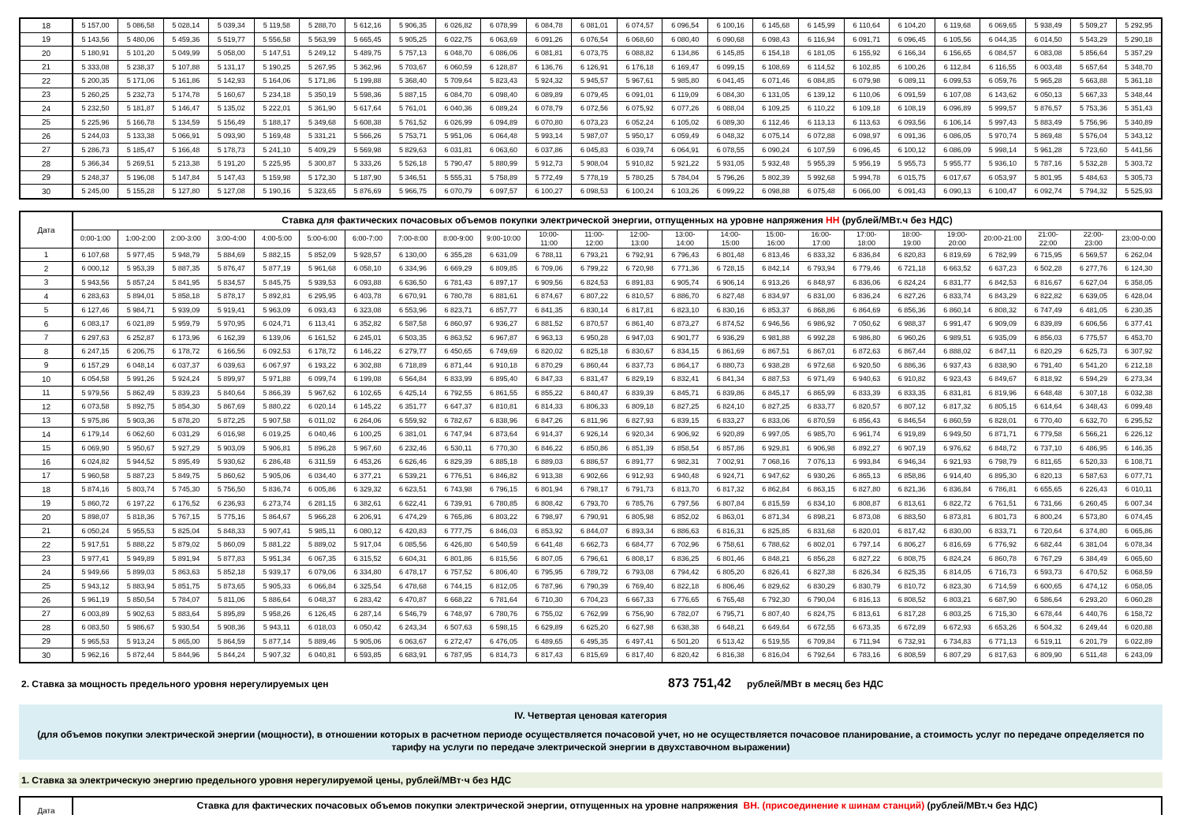| 18 | 5 157,00 | 5 086,58 | 5 028,14 | 5 039,34 | 5 119,58 | 5 288,70 | 5 612,16 | 5 906,35 | 6 026,82 | 6 078,99 | 6 084,78 | 6 081,01 | 6 074,57 | 6 096,54 | 6 100,16 | 6 145,68 | 6 145,99 | 6 110,64 | 6 104,20 | 6 119,68 | 6 069,65 | 5 938,49 | 5 509,27 | 5 292,95 |
| 19 | 5 143,56 | 5 480,06 | 5 459,36 | 5 519,77 | 5 556,58 | 5 563,99 | 5 665,45 | 5 905,25 | 6 022,75 | 6 063,69 | 6 091,26 | 6 076,54 | 6 068,60 | 6 080,40 | 6 090,68 | 6 098,43 | 6 116,94 | 6 091,71 | 6 096,45 | 6 105,56 | 6 044,35 | 6 014,50 | 5 543,29 | 5 290,18 |
| 20 | 5 180,91 | 5 101,20 | 5 049,99 | 5 058,00 | 5 147,51 | 5 249,12 | 5 489,75 | 5 757,13 | 6 048,70 | 6 086,06 | 6 081,81 | 6 073,75 | 6 088,82 | 6 134,86 | 6 145,85 | 6 154,18 | 6 181,05 | 6 155,92 | 6 166,34 | 6 156,65 | 6 084,57 | 6 083,08 | 5 856,64 | 5 357,29 |
| 21 | 5 333,08 | 5 238,37 | 5 107,88 | 5 131,17 | 5 190,25 | 5 267,95 | 5 362,96 | 5 703,67 | 6 060,59 | 6 128,87 | 6 136,76 | 6 126,91 | 6 176,18 | 6 169,47 | 6 099,15 | 6 108,69 | 6 114,52 | 6 102,85 | 6 100,26 | 6 112,84 | 6 116,55 | 6 003,48 | 5 657,64 | 5 348,70 |
| 22 | 5 200,35 | 5 171,06 | 5 161,86 | 5 142,93 | 5 164,06 | 5 171,86 | 5 199,88 | 5 368,40 | 5 709,64 | 5 823,43 | 5 924,32 | 5 945,57 | 5 967,61 | 5 985,80 | 6 041,45 | 6 071,46 | 6 084,85 | 6 079,98 | 6 089,11 | 6 099,53 | 6 059,76 | 5 965,28 | 5 663,88 | 5 361,18 |
| 23 | 5 260,25 | 5 232,73 | 5 174,78 | 5 160,67 | 5 234,18 | 5 350,19 | 5 598,36 | 5 887,15 | 6 084,70 | 6 098,40 | 6 089,89 | 6 079,45 | 6 091,01 | 6 119,09 | 6 084,30 | 6 131,05 | 6 139,12 | 6 110,06 | 6 091,59 | 6 107,08 | 6 143,62 | 6 050,13 | 5 667,33 | 5 348,44 |
| 24 | 5 232,50 | 5 181,87 | 5 146,47 | 5 135,02 | 5 222,01 | 5 361,90 | 5 617,64 | 5 761,01 | 6 040,36 | 6 089,24 | 6 078,79 | 6 072,56 | 6 075,92 | 6 077,26 | 6 088,04 | 6 109,25 | 6 110,22 | 6 109,18 | 6 108,19 | 6 096,89 | 5 999,57 | 5 876,57 | 5 753,36 | 5 351,43 |
| 25 | 5 225,96 | 5 166,78 | 5 134,59 | 5 156,49 | 5 188,17 | 5 349,68 | 5 608,38 | 5 761,52 | 6 026,99 | 6 094,89 | 6 070,80 | 6 073,23 | 6 052,24 | 6 105,02 | 6 089,30 | 6 112,46 | 6 113,13 | 6 113,63 | 6 093,56 | 6 106,14 | 5 997,43 | 5 883,49 | 5 756,96 | 5 340,89 |
| 26 | 5 244,03 | 5 133,38 | 5 066,91 | 5 093,90 | 5 169,48 | 5 331,21 | 5 566,26 | 5 753,71 | 5 951,06 | 6 064,48 | 5 993,14 | 5 987,07 | 5 950,17 | 6 059,49 | 6 048,32 | 6 075,14 | 6 072,88 | 6 098,97 | 6 091,36 | 6 086,05 | 5 970,74 | 5 869,48 | 5 576,04 | 5 343,12 |
| 27 | 5 286,73 | 5 185,47 | 5 166,48 | 5 178,73 | 5 241,10 | 5 409,29 | 5 569,98 | 5 829,63 | 6 031,81 | 6 063,60 | 6 037,86 | 6 045,83 | 6 039,74 | 6 064,91 | 6 078,55 | 6 090,24 | 6 107,59 | 6 096,45 | 6 100,12 | 6 086,09 | 5 998,14 | 5 961,28 | 5 723,60 | 5 441,56 |
| 28 | 5 366,34 | 5 269,51 | 5 213,38 | 5 191,20 | 5 225,95 | 5 300,87 | 5 333,26 | 5 526,18 | 5 790,47 | 5 880,99 | 5 912,73 | 5 908,04 | 5 910,82 | 5 921,22 | 5 931,05 | 5 932,48 | 5 955,39 | 5 956,19 | 5 955,73 | 5 955,77 | 5 936,10 | 5 787,16 | 5 532,28 | 5 303,72 |
| 29 | 5 248,37 | 5 196,08 | 5 147,84 | 5 147,43 | 5 159,98 | 5 172,30 | 5 187,90 | 5 346,51 | 5 555,31 | 5 758,89 | 5 772,49 | 5 778,19 | 5 780,25 | 5 784,04 | 5 796,26 | 5 802,39 | 5 992,68 | 5 994,78 | 6 015,75 | 6 017,67 | 6 053,97 | 5 801,95 | 5 484,63 | 5 305,73 |
| 30 | 5 245,00 | 5 155,28 | 5 127,80 | 5 127,08 | 5 190,16 | 5 323,65 | 5 876,69 | 5 966,75 | 6 070,79 | 6 097,57 | 6 100,27 | 6 098,53 | 6 100,24 | 6 103,26 | 6 099,22 | 6 098,88 | 6 075,48 | 6 066,00 | 6 091,43 | 6 090,13 | 6 100,47 | 6 092,74 | 5 794,32 | 5 525,93 |
| Дата | Ставка для фактических почасовых объемов покупки электрической энергии, отпущенных на уровне напряжения НН (рублей/МВт.ч без НДС) | | | | | | | | | | | | | | | | | | | | | | | |
| --- | --- | --- | --- | --- | --- | --- | --- | --- | --- | --- | --- | --- | --- | --- | --- | --- | --- | --- | --- | --- | --- | --- | --- | --- |
| | 0:00-1:00 | 1:00-2:00 | 2:00-3:00 | 3:00-4:00 | 4:00-5:00 | 5:00-6:00 | 6:00-7:00 | 7:00-8:00 | 8:00-9:00 | 9:00-10:00 | 10:00- 11:00 | 11:00- 12:00 | 12:00- 13:00 | 13:00- 14:00 | 14:00- 15:00 | 15:00- 16:00 | 16:00- 17:00 | 17:00- 18:00 | 18:00- 19:00 | 19:00- 20:00 | 20:00-21:00 | 21:00- 22:00 | 22:00- 23:00 | 23:00-0:00 |
| 1 | 6 107,68 | 5 977,45 | 5 948,79 | 5 884,69 | 5 882,15 | 5 852,09 | 5 928,57 | 6 130,00 | 6 355,28 | 6 631,09 | 6 788,11 | 6 793,21 | 6 792,91 | 6 796,43 | 6 801,48 | 6 813,46 | 6 833,32 | 6 836,84 | 6 820,83 | 6 819,69 | 6 782,99 | 6 715,95 | 6 569,57 | 6 262,04 |
| 2 | 6 000,12 | 5 953,39 | 5 887,35 | 5 876,47 | 5 877,19 | 5 961,68 | 6 058,10 | 6 334,96 | 6 669,29 | 6 809,85 | 6 709,06 | 6 799,22 | 6 720,98 | 6 771,36 | 6 728,15 | 6 842,14 | 6 793,94 | 6 779,46 | 6 721,18 | 6 663,52 | 6 637,23 | 6 502,28 | 6 277,76 | 6 124,30 |
| 3 | 5 943,56 | 5 857,24 | 5 841,95 | 5 834,57 | 5 845,75 | 5 939,53 | 6 093,88 | 6 636,50 | 6 781,43 | 6 897,17 | 6 909,56 | 6 824,53 | 6 891,83 | 6 905,74 | 6 906,14 | 6 913,26 | 6 848,97 | 6 836,06 | 6 824,24 | 6 831,77 | 6 842,53 | 6 816,67 | 6 627,04 | 6 358,05 |
| 4 | 6 283,63 | 5 894,01 | 5 858,18 | 5 878,17 | 5 892,81 | 6 295,95 | 6 403,78 | 6 670,91 | 6 780,78 | 6 881,61 | 6 874,67 | 6 807,22 | 6 810,57 | 6 886,70 | 6 827,48 | 6 834,97 | 6 831,00 | 6 836,24 | 6 827,26 | 6 833,74 | 6 843,29 | 6 822,82 | 6 639,05 | 6 428,04 |
| 5 | 6 127,46 | 5 984,71 | 5 939,09 | 5 919,41 | 5 963,09 | 6 093,43 | 6 323,08 | 6 553,96 | 6 823,71 | 6 857,77 | 6 841,35 | 6 830,14 | 6 817,81 | 6 823,10 | 6 830,16 | 6 853,37 | 6 868,86 | 6 864,69 | 6 856,36 | 6 860,14 | 6 808,32 | 6 747,49 | 6 481,05 | 6 230,35 |
| 6 | 6 083,17 | 6 021,89 | 5 959,79 | 5 970,95 | 6 024,71 | 6 113,41 | 6 352,82 | 6 587,58 | 6 860,97 | 6 936,27 | 6 881,52 | 6 870,57 | 6 861,40 | 6 873,27 | 6 874,52 | 6 946,56 | 6 986,92 | 7 050,62 | 6 988,37 | 6 991,47 | 6 909,09 | 6 839,89 | 6 606,56 | 6 377,41 |
| 7 | 6 297,63 | 6 252,87 | 6 173,96 | 6 162,39 | 6 139,06 | 6 161,52 | 6 245,01 | 6 503,35 | 6 863,52 | 6 967,87 | 6 963,13 | 6 950,28 | 6 947,03 | 6 901,77 | 6 936,29 | 6 981,88 | 6 992,28 | 6 986,80 | 6 960,26 | 6 989,51 | 6 935,09 | 6 856,03 | 6 775,57 | 6 453,70 |
| 8 | 6 247,15 | 6 206,75 | 6 178,72 | 6 166,56 | 6 092,53 | 6 178,72 | 6 146,22 | 6 279,77 | 6 450,65 | 6 749,69 | 6 820,02 | 6 825,18 | 6 830,67 | 6 834,15 | 6 861,69 | 6 867,51 | 6 867,01 | 6 872,63 | 6 867,44 | 6 888,02 | 6 847,11 | 6 820,29 | 6 625,73 | 6 307,92 |
| 9 | 6 157,29 | 6 048,14 | 6 037,37 | 6 039,63 | 6 067,97 | 6 193,22 | 6 302,88 | 6 718,89 | 6 871,44 | 6 910,18 | 6 870,29 | 6 860,44 | 6 837,73 | 6 864,17 | 6 880,73 | 6 938,28 | 6 972,68 | 6 920,50 | 6 886,36 | 6 937,43 | 6 838,90 | 6 791,40 | 6 541,20 | 6 212,18 |
| 10 | 6 054,58 | 5 991,26 | 5 924,24 | 5 899,97 | 5 971,88 | 6 099,74 | 6 199,08 | 6 564,84 | 6 833,99 | 6 895,40 | 6 847,33 | 6 831,47 | 6 829,19 | 6 832,41 | 6 841,34 | 6 887,53 | 6 971,49 | 6 940,63 | 6 910,82 | 6 923,43 | 6 849,67 | 6 818,92 | 6 594,29 | 6 273,34 |
| 11 | 5 979,56 | 5 862,49 | 5 839,23 | 5 840,64 | 5 866,39 | 5 967,62 | 6 102,65 | 6 425,14 | 6 792,55 | 6 861,55 | 6 855,22 | 6 840,47 | 6 839,39 | 6 845,71 | 6 839,86 | 6 845,17 | 6 865,99 | 6 833,39 | 6 833,35 | 6 831,81 | 6 819,96 | 6 648,48 | 6 307,18 | 6 032,38 |
| 12 | 6 073,58 | 5 892,75 | 5 854,30 | 5 867,69 | 5 880,22 | 6 020,14 | 6 145,22 | 6 351,77 | 6 647,37 | 6 810,81 | 6 814,33 | 6 806,33 | 6 809,18 | 6 827,25 | 6 824,10 | 6 827,25 | 6 833,77 | 6 820,57 | 6 807,12 | 6 817,32 | 6 805,15 | 6 614,64 | 6 348,43 | 6 099,48 |
| 13 | 5 975,86 | 5 903,36 | 5 878,20 | 5 872,25 | 5 907,58 | 6 011,02 | 6 264,06 | 6 559,92 | 6 782,67 | 6 838,96 | 6 847,26 | 6 811,96 | 6 827,93 | 6 839,15 | 6 833,27 | 6 833,06 | 6 870,59 | 6 856,43 | 6 846,54 | 6 860,59 | 6 828,01 | 6 770,40 | 6 632,70 | 6 295,52 |
| 14 | 6 179,14 | 6 062,60 | 6 031,29 | 6 016,98 | 6 019,25 | 6 040,46 | 6 100,25 | 6 381,01 | 6 747,94 | 6 873,64 | 6 914,37 | 6 926,14 | 6 920,34 | 6 906,92 | 6 920,89 | 6 997,05 | 6 985,70 | 6 961,74 | 6 919,89 | 6 949,50 | 6 871,71 | 6 779,58 | 6 566,21 | 6 226,12 |
| 15 | 6 069,90 | 5 950,67 | 5 927,29 | 5 903,09 | 5 906,81 | 5 896,28 | 5 967,60 | 6 232,46 | 6 530,11 | 6 770,30 | 6 846,22 | 6 850,86 | 6 851,39 | 6 858,54 | 6 857,86 | 6 929,81 | 6 906,98 | 6 892,27 | 6 907,19 | 6 976,62 | 6 848,72 | 6 737,10 | 6 486,95 | 6 146,35 |
| 16 | 6 024,82 | 5 944,52 | 5 895,49 | 5 930,62 | 6 286,48 | 6 311,59 | 6 453,26 | 6 626,46 | 6 829,39 | 6 885,18 | 6 889,03 | 6 886,57 | 6 891,77 | 6 982,31 | 7 002,91 | 7 068,16 | 7 076,13 | 6 993,84 | 6 946,34 | 6 921,93 | 6 798,79 | 6 811,65 | 6 520,33 | 6 108,71 |
| 17 | 5 960,58 | 5 887,23 | 5 849,75 | 5 860,62 | 5 905,06 | 6 034,40 | 6 377,21 | 6 539,21 | 6 776,51 | 6 846,82 | 6 913,38 | 6 902,66 | 6 912,93 | 6 940,48 | 6 924,71 | 6 947,62 | 6 930,26 | 6 865,13 | 6 858,86 | 6 914,40 | 6 895,30 | 6 820,13 | 6 587,63 | 6 077,71 |
| 18 | 5 874,16 | 5 803,74 | 5 745,30 | 5 756,50 | 5 836,74 | 6 005,86 | 6 329,32 | 6 623,51 | 6 743,98 | 6 796,15 | 6 801,94 | 6 798,17 | 6 791,73 | 6 813,70 | 6 817,32 | 6 862,84 | 6 863,15 | 6 827,80 | 6 821,36 | 6 836,84 | 6 786,81 | 6 655,65 | 6 226,43 | 6 010,11 |
| 19 | 5 860,72 | 6 197,22 | 6 176,52 | 6 236,93 | 6 273,74 | 6 281,15 | 6 382,61 | 6 622,41 | 6 739,91 | 6 780,85 | 6 808,42 | 6 793,70 | 6 785,76 | 6 797,56 | 6 807,84 | 6 815,59 | 6 834,10 | 6 808,87 | 6 813,61 | 6 822,72 | 6 761,51 | 6 731,66 | 6 260,45 | 6 007,34 |
| 20 | 5 898,07 | 5 818,36 | 5 767,15 | 5 775,16 | 5 864,67 | 5 966,28 | 6 206,91 | 6 474,29 | 6 765,86 | 6 803,22 | 6 798,97 | 6 790,91 | 6 805,98 | 6 852,02 | 6 863,01 | 6 871,34 | 6 898,21 | 6 873,08 | 6 883,50 | 6 873,81 | 6 801,73 | 6 800,24 | 6 573,80 | 6 074,45 |
| 21 | 6 050,24 | 5 955,53 | 5 825,04 | 5 848,33 | 5 907,41 | 5 985,11 | 6 080,12 | 6 420,83 | 6 777,75 | 6 846,03 | 6 853,92 | 6 844,07 | 6 893,34 | 6 886,63 | 6 816,31 | 6 825,85 | 6 831,68 | 6 820,01 | 6 817,42 | 6 830,00 | 6 833,71 | 6 720,64 | 6 374,80 | 6 065,86 |
| 22 | 5 917,51 | 5 888,22 | 5 879,02 | 5 860,09 | 5 881,22 | 5 889,02 | 5 917,04 | 6 085,56 | 6 426,80 | 6 540,59 | 6 641,48 | 6 662,73 | 6 684,77 | 6 702,96 | 6 758,61 | 6 788,62 | 6 802,01 | 6 797,14 | 6 806,27 | 6 816,69 | 6 776,92 | 6 682,44 | 6 381,04 | 6 078,34 |
| 23 | 5 977,41 | 5 949,89 | 5 891,94 | 5 877,83 | 5 951,34 | 6 067,35 | 6 315,52 | 6 604,31 | 6 801,86 | 6 815,56 | 6 807,05 | 6 796,61 | 6 808,17 | 6 836,25 | 6 801,46 | 6 848,21 | 6 856,28 | 6 827,22 | 6 808,75 | 6 824,24 | 6 860,78 | 6 767,29 | 6 384,49 | 6 065,60 |
| 24 | 5 949,66 | 5 899,03 | 5 863,63 | 5 852,18 | 5 939,17 | 6 079,06 | 6 334,80 | 6 478,17 | 6 757,52 | 6 806,40 | 6 795,95 | 6 789,72 | 6 793,08 | 6 794,42 | 6 805,20 | 6 826,41 | 6 827,38 | 6 826,34 | 6 825,35 | 6 814,05 | 6 716,73 | 6 593,73 | 6 470,52 | 6 068,59 |
| 25 | 5 943,12 | 5 883,94 | 5 851,75 | 5 873,65 | 5 905,33 | 6 066,84 | 6 325,54 | 6 478,68 | 6 744,15 | 6 812,05 | 6 787,96 | 6 790,39 | 6 769,40 | 6 822,18 | 6 806,46 | 6 829,62 | 6 830,29 | 6 830,79 | 6 810,72 | 6 823,30 | 6 714,59 | 6 600,65 | 6 474,12 | 6 058,05 |
| 26 | 5 961,19 | 5 850,54 | 5 784,07 | 5 811,06 | 5 886,64 | 6 048,37 | 6 283,42 | 6 470,87 | 6 668,22 | 6 781,64 | 6 710,30 | 6 704,23 | 6 667,33 | 6 776,65 | 6 765,48 | 6 792,30 | 6 790,04 | 6 816,13 | 6 808,52 | 6 803,21 | 6 687,90 | 6 586,64 | 6 293,20 | 6 060,28 |
| 27 | 6 003,89 | 5 902,63 | 5 883,64 | 5 895,89 | 5 958,26 | 6 126,45 | 6 287,14 | 6 546,79 | 6 748,97 | 6 780,76 | 6 755,02 | 6 762,99 | 6 756,90 | 6 782,07 | 6 795,71 | 6 807,40 | 6 824,75 | 6 813,61 | 6 817,28 | 6 803,25 | 6 715,30 | 6 678,44 | 6 440,76 | 6 158,72 |
| 28 | 6 083,50 | 5 986,67 | 5 930,54 | 5 908,36 | 5 943,11 | 6 018,03 | 6 050,42 | 6 243,34 | 6 507,63 | 6 598,15 | 6 629,89 | 6 625,20 | 6 627,98 | 6 638,38 | 6 648,21 | 6 649,64 | 6 672,55 | 6 673,35 | 6 672,89 | 6 672,93 | 6 653,26 | 6 504,32 | 6 249,44 | 6 020,88 |
| 29 | 5 965,53 | 5 913,24 | 5 865,00 | 5 864,59 | 5 877,14 | 5 889,46 | 5 905,06 | 6 063,67 | 6 272,47 | 6 476,05 | 6 489,65 | 6 495,35 | 6 497,41 | 6 501,20 | 6 513,42 | 6 519,55 | 6 709,84 | 6 711,94 | 6 732,91 | 6 734,83 | 6 771,13 | 6 519,11 | 6 201,79 | 6 022,89 |
| 30 | 5 962,16 | 5 872,44 | 5 844,96 | 5 844,24 | 5 907,32 | 6 040,81 | 6 593,85 | 6 683,91 | 6 787,95 | 6 814,73 | 6 817,43 | 6 815,69 | 6 817,40 | 6 820,42 | 6 816,38 | 6 816,04 | 6 792,64 | 6 783,16 | 6 808,59 | 6 807,29 | 6 817,63 | 6 809,90 | 6 511,48 | 6 243,09 |
2. Ставка за мощность предельного уровня нерегулируемых цен 873 751,42 рублей/МВт в месяц без НДС
IV. Четвертая ценовая категория
(для объемов покупки электрической энергии (мощности), в отношении которых в расчетном периоде осуществляется почасовой учет, но не осуществляется почасовое планирование, а стоимость услуг по передаче определяется по тарифу на услуги по передаче электрической энергии в двухставочном выражении)
1. Ставка за электрическую энергию предельного уровня нерегулируемой цены, рублей/МВт·ч без НДС
| Дата | Ставка для фактических почасовых объемов покупки электрической энергии, отпущенных на уровне напряжения ВН. (присоединение к шинам станций) (рублей/МВт.ч без НДС) |
| --- | --- |